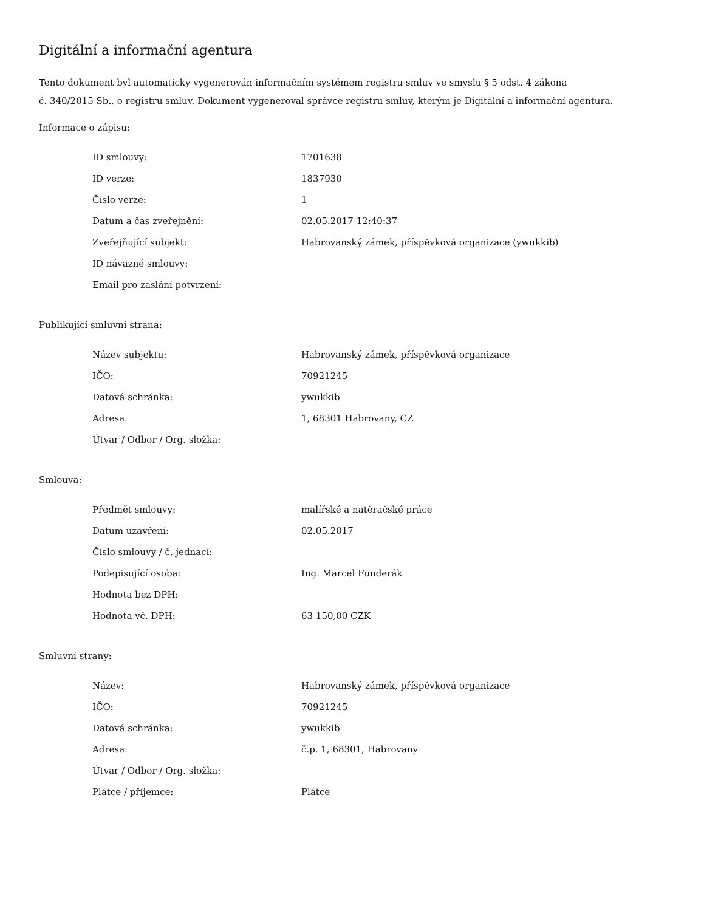Digitální a informační agentura
Tento dokument byl automaticky vygenerován informačním systémem registru smluv ve smyslu § 5 odst. 4 zákona
č. 340/2015 Sb., o registru smluv. Dokument vygeneroval správce registru smluv, kterým je Digitální a informační agentura.
Informace o zápisu:
| ID smlouvy: | 1701638 |
| ID verze: | 1837930 |
| Číslo verze: | 1 |
| Datum a čas zveřejnění: | 02.05.2017 12:40:37 |
| Zveřejňující subjekt: | Habrovanský zámek, příspěvková organizace (ywukkib) |
| ID návazné smlouvy: | |
| Email pro zaslání potvrzení: | |
Publikující smluvní strana:
| Název subjektu: | Habrovanský zámek, příspěvková organizace |
| IČO: | 70921245 |
| Datová schránka: | ywukkib |
| Adresa: | 1, 68301 Habrovany, CZ |
| Útvar / Odbor / Org. složka: | |
Smlouva:
| Předmět smlouvy: | malířské a natěračské práce |
| Datum uzavření: | 02.05.2017 |
| Číslo smlouvy / č. jednací: | |
| Podepisující osoba: | Ing. Marcel Funderák |
| Hodnota bez DPH: | |
| Hodnota vč. DPH: | 63 150,00 CZK |
Smluvní strany:
| Název: | Habrovanský zámek, příspěvková organizace |
| IČO: | 70921245 |
| Datová schránka: | ywukkib |
| Adresa: | č.p. 1, 68301, Habrovany |
| Útvar / Odbor / Org. složka: | |
| Plátce / příjemce: | Plátce |